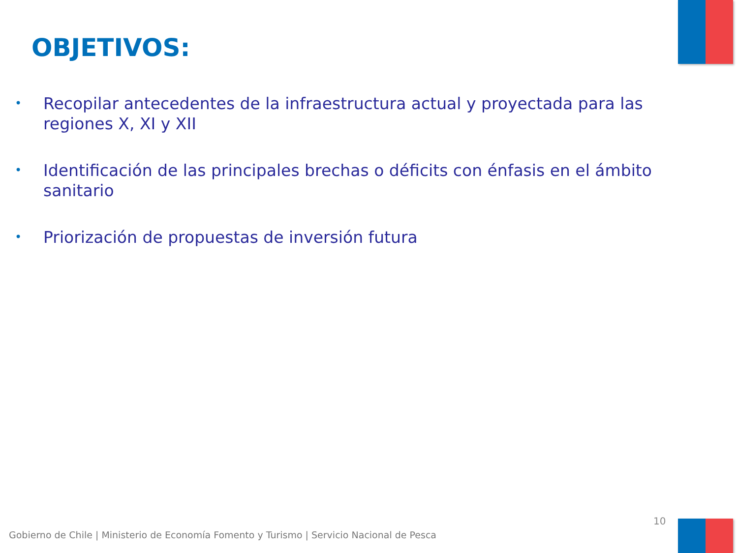OBJETIVOS:
• Recopilar antecedentes de la infraestructura actual y proyectada para las regiones X, XI y XII
• Identificación de las principales brechas o déficits con énfasis en el ámbito sanitario
• Priorización de propuestas de inversión futura
10
Gobierno de Chile | Ministerio de Economía Fomento y Turismo | Servicio Nacional de Pesca